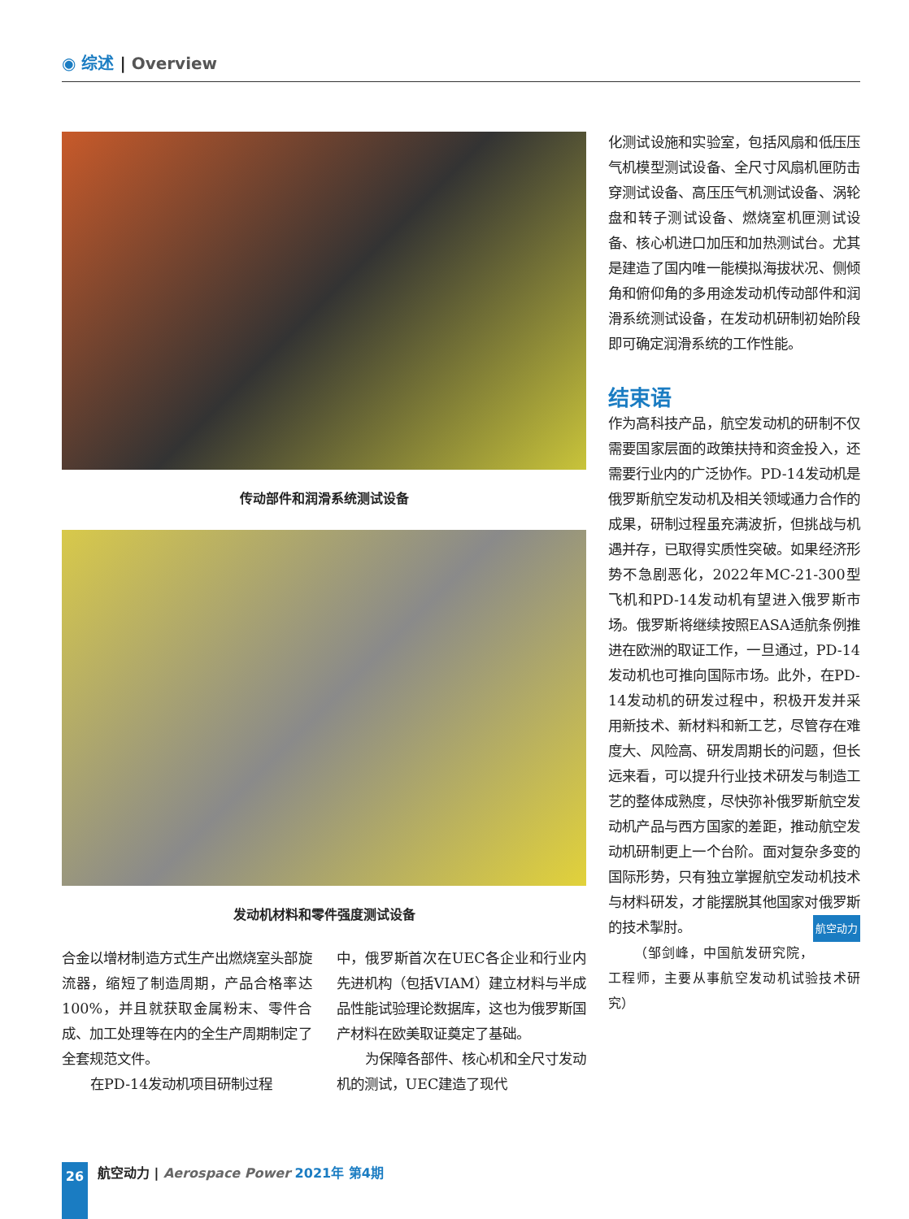◉ 综述 | Overview
传动部件和润滑系统测试设备
发动机材料和零件强度测试设备
合金以增材制造方式生产出燃烧室头部旋流器，缩短了制造周期，产品合格率达100%，并且就获取金属粉末、零件合成、加工处理等在内的全生产周期制定了全套规范文件。
在PD-14发动机项目研制过程
中，俄罗斯首次在UEC各企业和行业内先进机构（包括VIAM）建立材料与半成品性能试验理论数据库，这也为俄罗斯国产材料在欧美取证奠定了基础。
为保障各部件、核心机和全尺寸发动机的测试，UEC建造了现代
化测试设施和实验室，包括风扇和低压压气机模型测试设备、全尺寸风扇机匣防击穿测试设备、高压压气机测试设备、涡轮盘和转子测试设备、燃烧室机匣测试设备、核心机进口加压和加热测试台。尤其是建造了国内唯一能模拟海拔状况、侧倾角和俯仰角的多用途发动机传动部件和润滑系统测试设备，在发动机研制初始阶段即可确定润滑系统的工作性能。
结束语
作为高科技产品，航空发动机的研制不仅需要国家层面的政策扶持和资金投入，还需要行业内的广泛协作。PD-14发动机是俄罗斯航空发动机及相关领域通力合作的成果，研制过程虽充满波折，但挑战与机遇并存，已取得实质性突破。如果经济形势不急剧恶化，2022年MC-21-300型飞机和PD-14发动机有望进入俄罗斯市场。俄罗斯将继续按照EASA适航条例推进在欧洲的取证工作，一旦通过，PD-14发动机也可推向国际市场。此外，在PD-14发动机的研发过程中，积极开发并采用新技术、新材料和新工艺，尽管存在难度大、风险高、研发周期长的问题，但长远来看，可以提升行业技术研发与制造工艺的整体成熟度，尽快弥补俄罗斯航空发动机产品与西方国家的差距，推动航空发动机研制更上一个台阶。面对复杂多变的国际形势，只有独立掌握航空发动机技术与材料研发，才能摆脱其他国家对俄罗斯的技术掣肘。 航空动力
（邹剑峰，中国航发研究院，工程师，主要从事航空发动机试验技术研究）
26 航空动力 | Aerospace Power 2021年 第4期